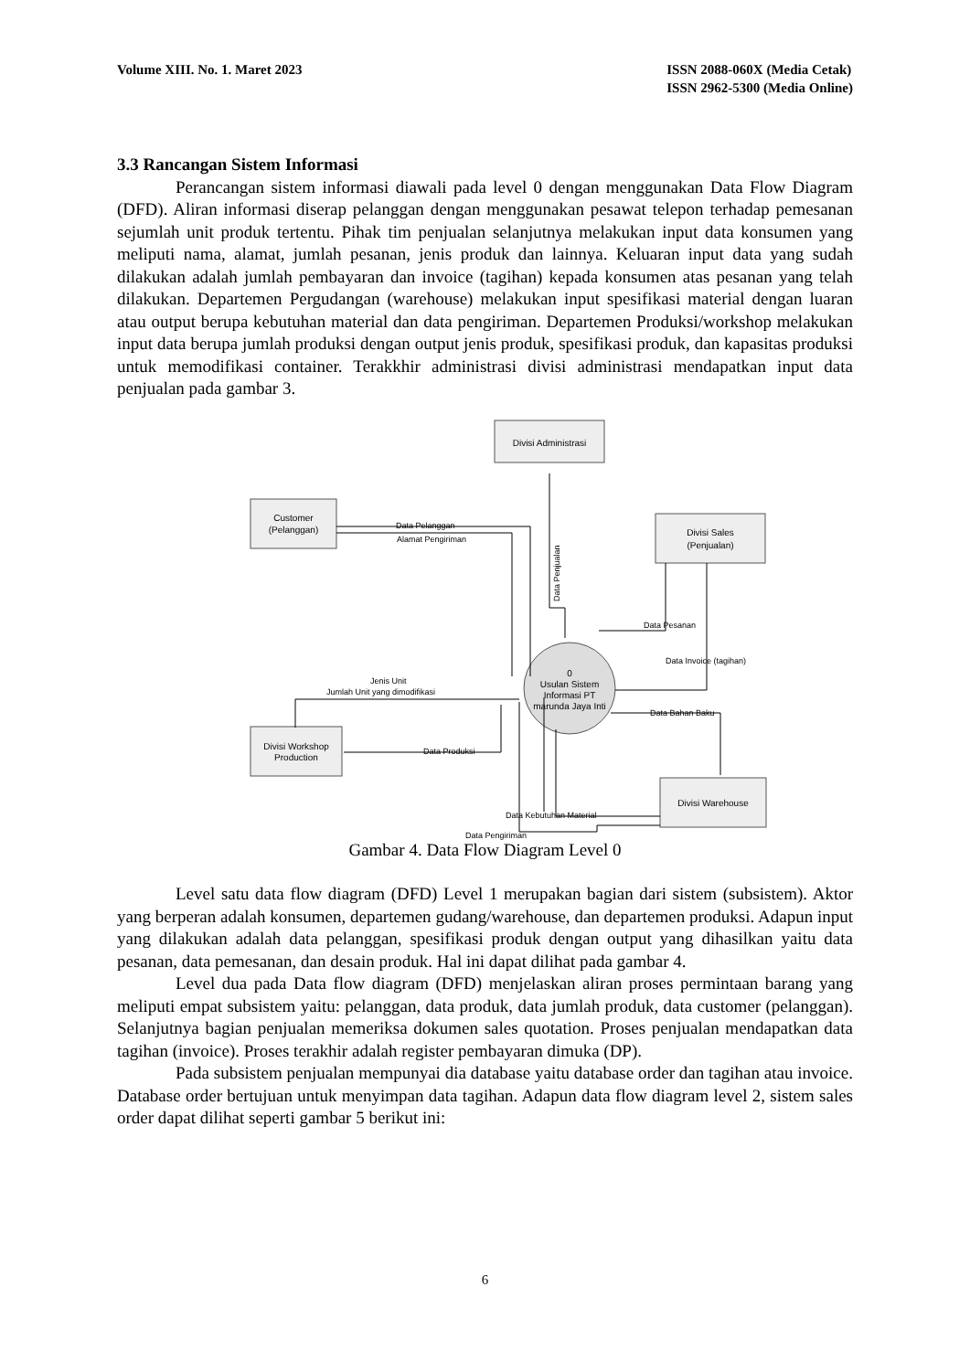Volume XIII. No. 1. Maret 2023 ISSN 2088-060X (Media Cetak)
ISSN 2962-5300 (Media Online)
3.3 Rancangan Sistem Informasi
Perancangan sistem informasi diawali pada level 0 dengan menggunakan Data Flow Diagram (DFD). Aliran informasi diserap pelanggan dengan menggunakan pesawat telepon terhadap pemesanan sejumlah unit produk tertentu. Pihak tim penjualan selanjutnya melakukan input data konsumen yang meliputi nama, alamat, jumlah pesanan, jenis produk dan lainnya. Keluaran input data yang sudah dilakukan adalah jumlah pembayaran dan invoice (tagihan) kepada konsumen atas pesanan yang telah dilakukan. Departemen Pergudangan (warehouse) melakukan input spesifikasi material dengan luaran atau output berupa kebutuhan material dan data pengiriman. Departemen Produksi/workshop melakukan input data berupa jumlah produksi dengan output jenis produk, spesifikasi produk, dan kapasitas produksi untuk memodifikasi container. Terakkhir administrasi divisi administrasi mendapatkan input data penjualan pada gambar 3.
Divisi Administrasi
Customer
(Pelanggan)
Divisi Sales
(Penjualan)
Divisi Workshop
Production
Divisi Warehouse
0
Usulan Sistem
Informasi PT
marunda Jaya Inti
Data Pelanggan
Alamat Pengiriman
Data Penjualan
Data Pesanan
Data Invoice (tagihan)
Jenis Unit
Jumlah Unit yang dimodifikasi
Data Bahan Baku
Data Produksi
Data Kebutuhan Material
Data Pengiriman
Gambar 4. Data Flow Diagram Level 0
Level satu data flow diagram (DFD) Level 1 merupakan bagian dari sistem (subsistem). Aktor yang berperan adalah konsumen, departemen gudang/warehouse, dan departemen produksi. Adapun input yang dilakukan adalah data pelanggan, spesifikasi produk dengan output yang dihasilkan yaitu data pesanan, data pemesanan, dan desain produk. Hal ini dapat dilihat pada gambar 4.
Level dua pada Data flow diagram (DFD) menjelaskan aliran proses permintaan barang yang meliputi empat subsistem yaitu: pelanggan, data produk, data jumlah produk, data customer (pelanggan). Selanjutnya bagian penjualan memeriksa dokumen sales quotation. Proses penjualan mendapatkan data tagihan (invoice). Proses terakhir adalah register pembayaran dimuka (DP).
Pada subsistem penjualan mempunyai dia database yaitu database order dan tagihan atau invoice. Database order bertujuan untuk menyimpan data tagihan. Adapun data flow diagram level 2, sistem sales order dapat dilihat seperti gambar 5 berikut ini:
6